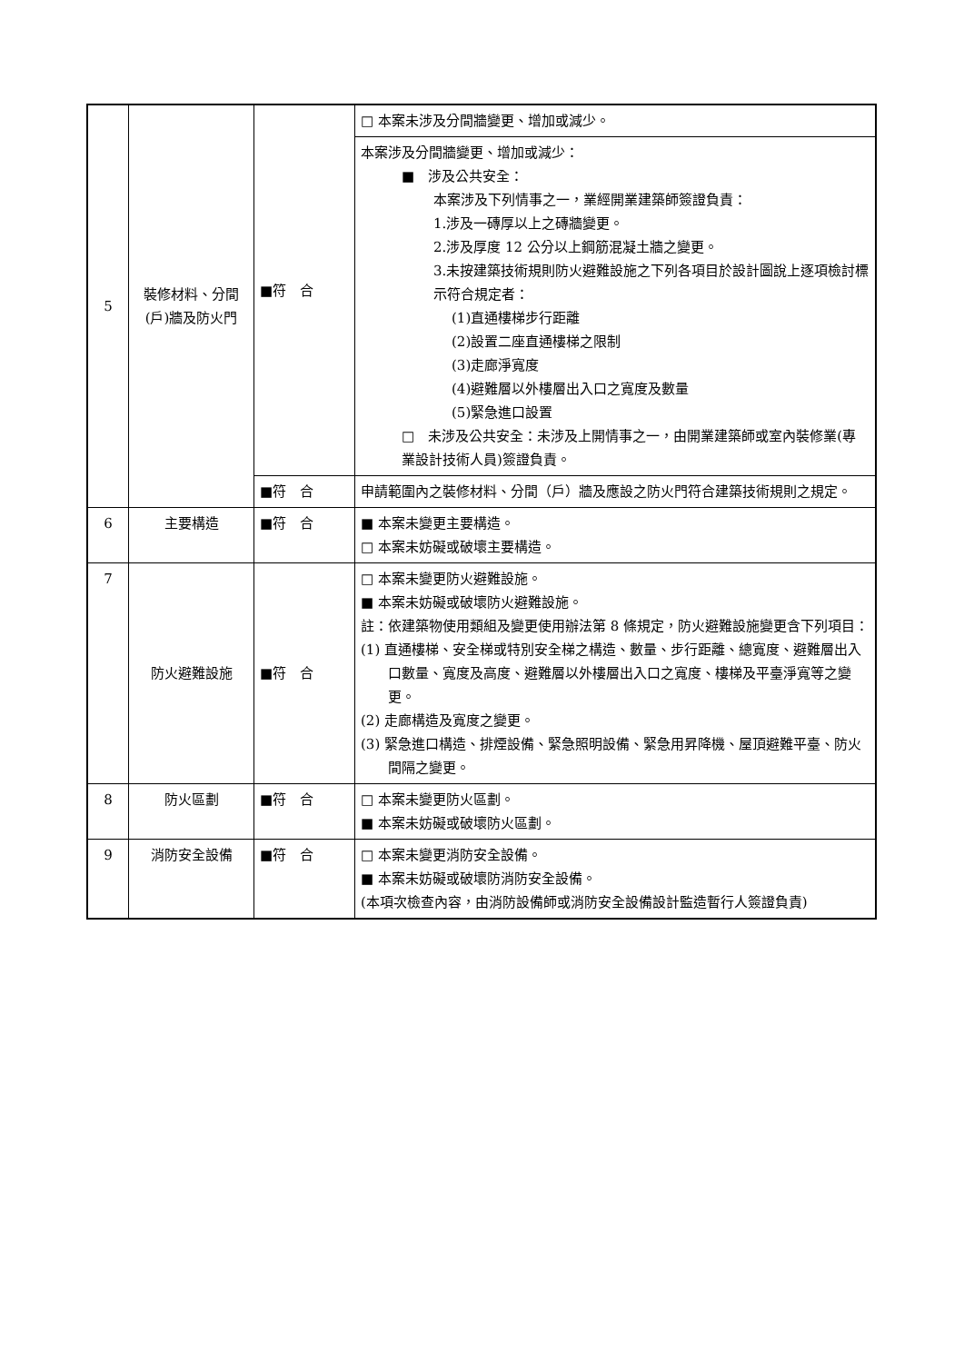| 5 | 裝修材料、分間(戶)牆及防火門 | ■符 合 | □ 本案未涉及分間牆變更、增加或減少。 |
| | | | 本案涉及分間牆變更、增加或減少： ■ 涉及公共安全： 本案涉及下列情事之一，業經開業建築師簽證負責： 1.涉及一磚厚以上之磚牆變更。 2.涉及厚度 12 公分以上鋼筋混凝土牆之變更。 3.未按建築技術規則防火避難設施之下列各項目於設計圖說上逐項檢討標示符合規定者： (1)直通樓梯步行距離 (2)設置二座直通樓梯之限制 (3)走廊淨寬度 (4)避難層以外樓層出入口之寬度及數量 (5)緊急進口設置 □ 未涉及公共安全：未涉及上開情事之一，由開業建築師或室內裝修業(專業設計技術人員)簽證負責。 |
| | | ■符 合 | 申請範圍內之裝修材料、分間（戶）牆及應設之防火門符合建築技術規則之規定。 |
| 6 | 主要構造 | ■符 合 | ■ 本案未變更主要構造。 □ 本案未妨礙或破壞主要構造。 |
| 7 | 防火避難設施 | ■符 合 | □ 本案未變更防火避難設施。 ■ 本案未妨礙或破壞防火避難設施。 註：依建築物使用類組及變更使用辦法第 8 條規定，防火避難設施變更含下列項目： (1) 直通樓梯、安全梯或特別安全梯之構造、數量、步行距離、總寬度、避難層出入口數量、寬度及高度、避難層以外樓層出入口之寬度、樓梯及平臺淨寬等之變更。 (2) 走廊構造及寬度之變更。 (3) 緊急進口構造、排煙設備、緊急照明設備、緊急用昇降機、屋頂避難平臺、防火間隔之變更。 |
| 8 | 防火區劃 | ■符 合 | □ 本案未變更防火區劃。 ■ 本案未妨礙或破壞防火區劃。 |
| 9 | 消防安全設備 | ■符 合 | □ 本案未變更消防安全設備。 ■ 本案未妨礙或破壞防消防安全設備。 (本項次檢查內容，由消防設備師或消防安全設備設計監造暫行人簽證負責) |